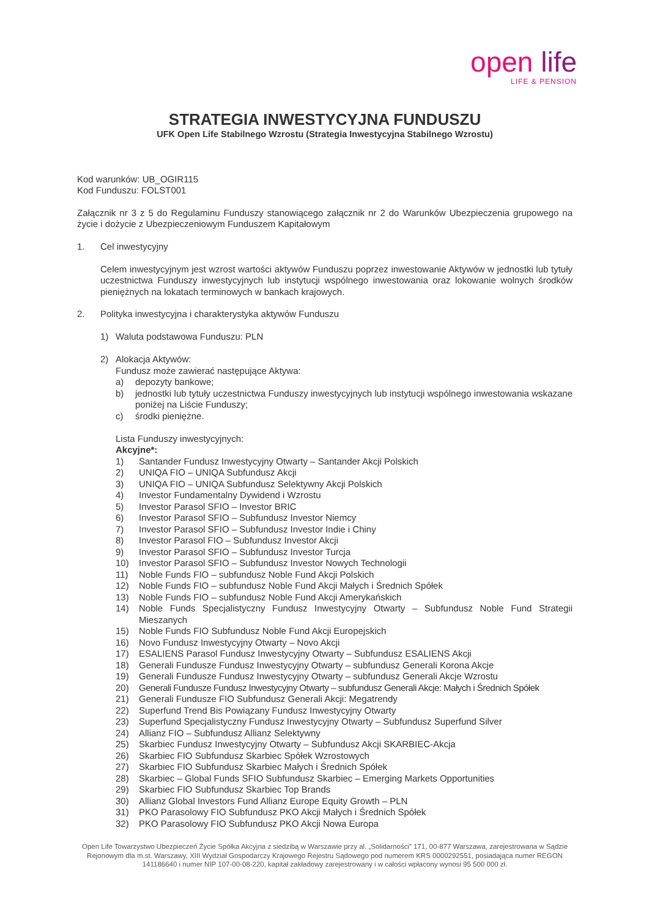open life
LIFE & PENSION
STRATEGIA INWESTYCYJNA FUNDUSZU
UFK Open Life Stabilnego Wzrostu (Strategia Inwestycyjna Stabilnego Wzrostu)
Kod warunków: UB_OGIR115
Kod Funduszu: FOLST001
Załącznik nr 3 z 5 do Regulaminu Funduszy stanowiącego załącznik nr 2 do Warunków Ubezpieczenia grupowego na życie i dożycie z Ubezpieczeniowym Funduszem Kapitałowym
1. Cel inwestycyjny
Celem inwestycyjnym jest wzrost wartości aktywów Funduszu poprzez inwestowanie Aktywów w jednostki lub tytuły uczestnictwa Funduszy inwestycyjnych lub instytucji wspólnego inwestowania oraz lokowanie wolnych środków pieniężnych na lokatach terminowych w bankach krajowych.
2. Polityka inwestycyjna i charakterystyka aktywów Funduszu
1) Waluta podstawowa Funduszu: PLN
2) Alokacja Aktywów:
Fundusz może zawierać następujące Aktywa:
a) depozyty bankowe;
b) jednostki lub tytuły uczestnictwa Funduszy inwestycyjnych lub instytucji wspólnego inwestowania wskazane poniżej na Liście Funduszy;
c) środki pieniężne.
Lista Funduszy inwestycyjnych:
Akcyjne*:
1) Santander Fundusz Inwestycyjny Otwarty – Santander Akcji Polskich
2) UNIQA FIO – UNIQA Subfundusz Akcji
3) UNIQA FIO – UNIQA Subfundusz Selektywny Akcji Polskich
4) Investor Fundamentalny Dywidend i Wzrostu
5) Investor Parasol SFIO – Investor BRIC
6) Investor Parasol SFIO – Subfundusz Investor Niemcy
7) Investor Parasol SFIO – Subfundusz Investor Indie i Chiny
8) Investor Parasol FIO – Subfundusz Investor Akcji
9) Investor Parasol SFIO – Subfundusz Investor Turcja
10) Investor Parasol SFIO – Subfundusz Investor Nowych Technologii
11) Noble Funds FIO – subfundusz Noble Fund Akcji Polskich
12) Noble Funds FIO – subfundusz Noble Fund Akcji Małych i Średnich Spółek
13) Noble Funds FIO – subfundusz Noble Fund Akcji Amerykańskich
14) Noble Funds Specjalistyczny Fundusz Inwestycyjny Otwarty – Subfundusz Noble Fund Strategii Mieszanych
15) Noble Funds FIO Subfundusz Noble Fund Akcji Europejskich
16) Novo Fundusz Inwestycyjny Otwarty – Novo Akcji
17) ESALIENS Parasol Fundusz Inwestycyjny Otwarty – Subfundusz ESALIENS Akcji
18) Generali Fundusze Fundusz Inwestycyjny Otwarty – subfundusz Generali Korona Akcje
19) Generali Fundusze Fundusz Inwestycyjny Otwarty – subfundusz Generali Akcje Wzrostu
20) Generali Fundusze Fundusz Inwestycyjny Otwarty – subfundusz Generali Akcje: Małych i Średnich Spółek
21) Generali Fundusze FIO Subfundusz Generali Akcji: Megatrendy
22) Superfund Trend Bis Powiązany Fundusz Inwestycyjny Otwarty
23) Superfund Specjalistyczny Fundusz Inwestycyjny Otwarty – Subfundusz Superfund Silver
24) Allianz FIO – Subfundusz Allianz Selektywny
25) Skarbiec Fundusz Inwestycyjny Otwarty – Subfundusz Akcji SKARBIEC-Akcja
26) Skarbiec FIO Subfundusz Skarbiec Spółek Wzrostowych
27) Skarbiec FIO Subfundusz Skarbiec Małych i Średnich Spółek
28) Skarbiec – Global Funds SFIO Subfundusz Skarbiec – Emerging Markets Opportunities
29) Skarbiec FIO Subfundusz Skarbiec Top Brands
30) Allianz Global Investors Fund Allianz Europe Equity Growth – PLN
31) PKO Parasolowy FIO Subfundusz PKO Akcji Małych i Średnich Spółek
32) PKO Parasolowy FIO Subfundusz PKO Akcji Nowa Europa
Open Life Towarzystwo Ubezpieczeń Życie Spółka Akcyjna z siedzibą w Warszawie przy al. „Solidarności” 171, 00-877 Warszawa, zarejestrowana w Sądzie Rejonowym dla m.st. Warszawy, XIII Wydział Gospodarczy Krajowego Rejestru Sądowego pod numerem KRS 0000292551, posiadająca numer REGON 141186640 i numer NIP 107-00-08-220, kapitał zakładowy zarejestrowany i w całości wpłacony wynosi 95 500 000 zł.